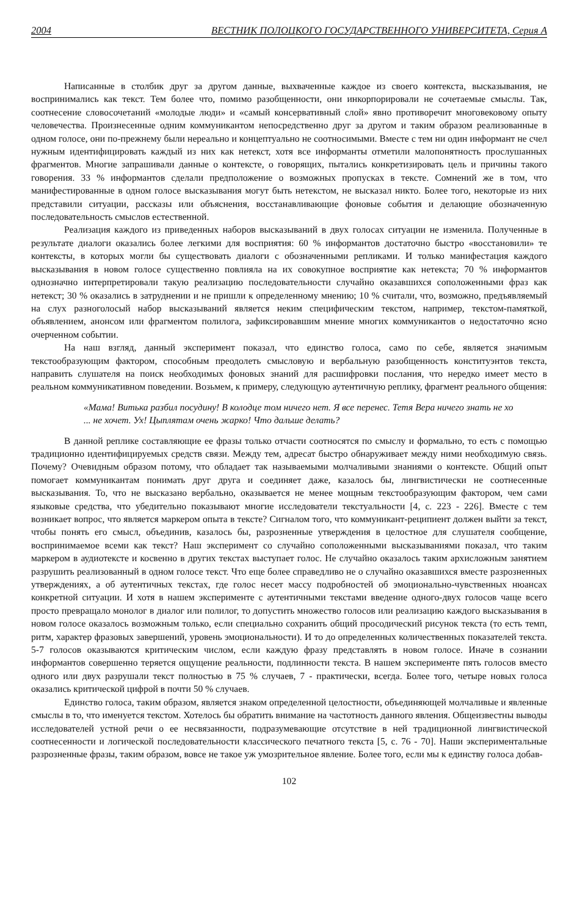2004 ВЕСТНИК ПОЛОЦКОГО ГОСУДАРСТВЕННОГО УНИВЕРСИТЕТА, Серия А
Написанные в столбик друг за другом данные, выхваченные каждое из своего контекста, высказывания, не воспринимались как текст. Тем более что, помимо разобщенности, они инкорпорировали не сочетаемые смыслы. Так, соотнесение словосочетаний «молодые люди» и «самый консервативный слой» явно противоречит многовековому опыту человечества. Произнесенные одним коммуникантом непосредственно друг за другом и таким образом реализованные в одном голосе, они по-прежнему были нереально и концептуально не соотносимыми. Вместе с тем ни один информант не счел нужным идентифицировать каждый из них как нетекст, хотя все информанты отметили малопонятность прослушанных фрагментов. Многие запрашивали данные о контексте, о говорящих, пытались конкретизировать цель и причины такого говорения. 33 % информантов сделали предположение о возможных пропусках в тексте. Сомнений же в том, что манифестированные в одном голосе высказывания могут быть нетекстом, не высказал никто. Более того, некоторые из них представили ситуации, рассказы или объяснения, восстанавливающие фоновые события и делающие обозначенную последовательность смыслов естественной.
Реализация каждого из приведенных наборов высказываний в двух голосах ситуации не изменила. Полученные в результате диалоги оказались более легкими для восприятия: 60 % информантов достаточно быстро «восстановили» те контексты, в которых могли бы существовать диалоги с обозначенными репликами. И только манифестация каждого высказывания в новом голосе существенно повлияла на их совокупное восприятие как нетекста; 70 % информантов однозначно интерпретировали такую реализацию последовательности случайно оказавшихся соположенными фраз как нетекст; 30 % оказались в затруднении и не пришли к определенному мнению; 10 % считали, что, возможно, предъявляемый на слух разноголосый набор высказываний является неким специфическим текстом, например, текстом-памяткой, объявлением, анонсом или фрагментом полилога, зафиксировавшим мнение многих коммуникантов о недостаточно ясно очерченном событии.
На наш взгляд, данный эксперимент показал, что единство голоса, само по себе, является значимым текстообразующим фактором, способным преодолеть смысловую и вербальную разобщенность конституэнтов текста, направить слушателя на поиск необходимых фоновых знаний для расшифровки послания, что нередко имеет место в реальном коммуникативном поведении. Возьмем, к примеру, следующую аутентичную реплику, фрагмент реального общения:
«Мама! Витька разбил посудину! В колодце том ничего нет. Я все перенес. Тетя Вера ничего знать не хо ... не хочет. Ух! Цыплятам очень жарко! Что дальше делать?
В данной реплике составляющие ее фразы только отчасти соотносятся по смыслу и формально, то есть с помощью традиционно идентифицируемых средств связи. Между тем, адресат быстро обнаруживает между ними необходимую связь. Почему? Очевидным образом потому, что обладает так называемыми молчаливыми знаниями о контексте. Общий опыт помогает коммуникантам понимать друг друга и соединяет даже, казалось бы, лингвистически не соотнесенные высказывания. То, что не высказано вербально, оказывается не менее мощным текстообразующим фактором, чем сами языковые средства, что убедительно показывают многие исследователи текстуальности [4, с. 223 - 226]. Вместе с тем возникает вопрос, что является маркером опыта в тексте? Сигналом того, что коммуникант-реципиент должен выйти за текст, чтобы понять его смысл, объединив, казалось бы, разрозненные утверждения в целостное для слушателя сообщение, воспринимаемое всеми как текст? Наш эксперимент со случайно соположенными высказываниями показал, что таким маркером в аудиотексте и косвенно в других текстах выступает голос. Не случайно оказалось таким архисложным занятием разрушить реализованный в одном голосе текст. Что еще более справедливо не о случайно оказавшихся вместе разрозненных утверждениях, а об аутентичных текстах, где голос несет массу подробностей об эмоционально-чувственных нюансах конкретной ситуации. И хотя в нашем эксперименте с аутентичными текстами введение одного-двух голосов чаще всего просто превращало монолог в диалог или полилог, то допустить множество голосов или реализацию каждого высказывания в новом голосе оказалось возможным только, если специально сохранить общий просодический рисунок текста (то есть темп, ритм, характер фразовых завершений, уровень эмоциональности). И то до определенных количественных показателей текста. 5-7 голосов оказываются критическим числом, если каждую фразу представлять в новом голосе. Иначе в сознании информантов совершенно теряется ощущение реальности, подлинности текста. В нашем эксперименте пять голосов вместо одного или двух разрушали текст полностью в 75 % случаев, 7 - практически, всегда. Более того, четыре новых голоса оказались критической цифрой в почти 50 % случаев.
Единство голоса, таким образом, является знаком определенной целостности, объединяющей молчаливые и явленные смыслы в то, что именуется текстом. Хотелось бы обратить внимание на частотность данного явления. Общеизвестны выводы исследователей устной речи о ее несвязанности, подразумевающие отсутствие в ней традиционной лингвистической соотнесенности и логической последовательности классического печатного текста [5, с. 76 - 70]. Наши экспериментальные разрозненные фразы, таким образом, вовсе не такое уж умозрительное явление. Более того, если мы к единству голоса добав-
102